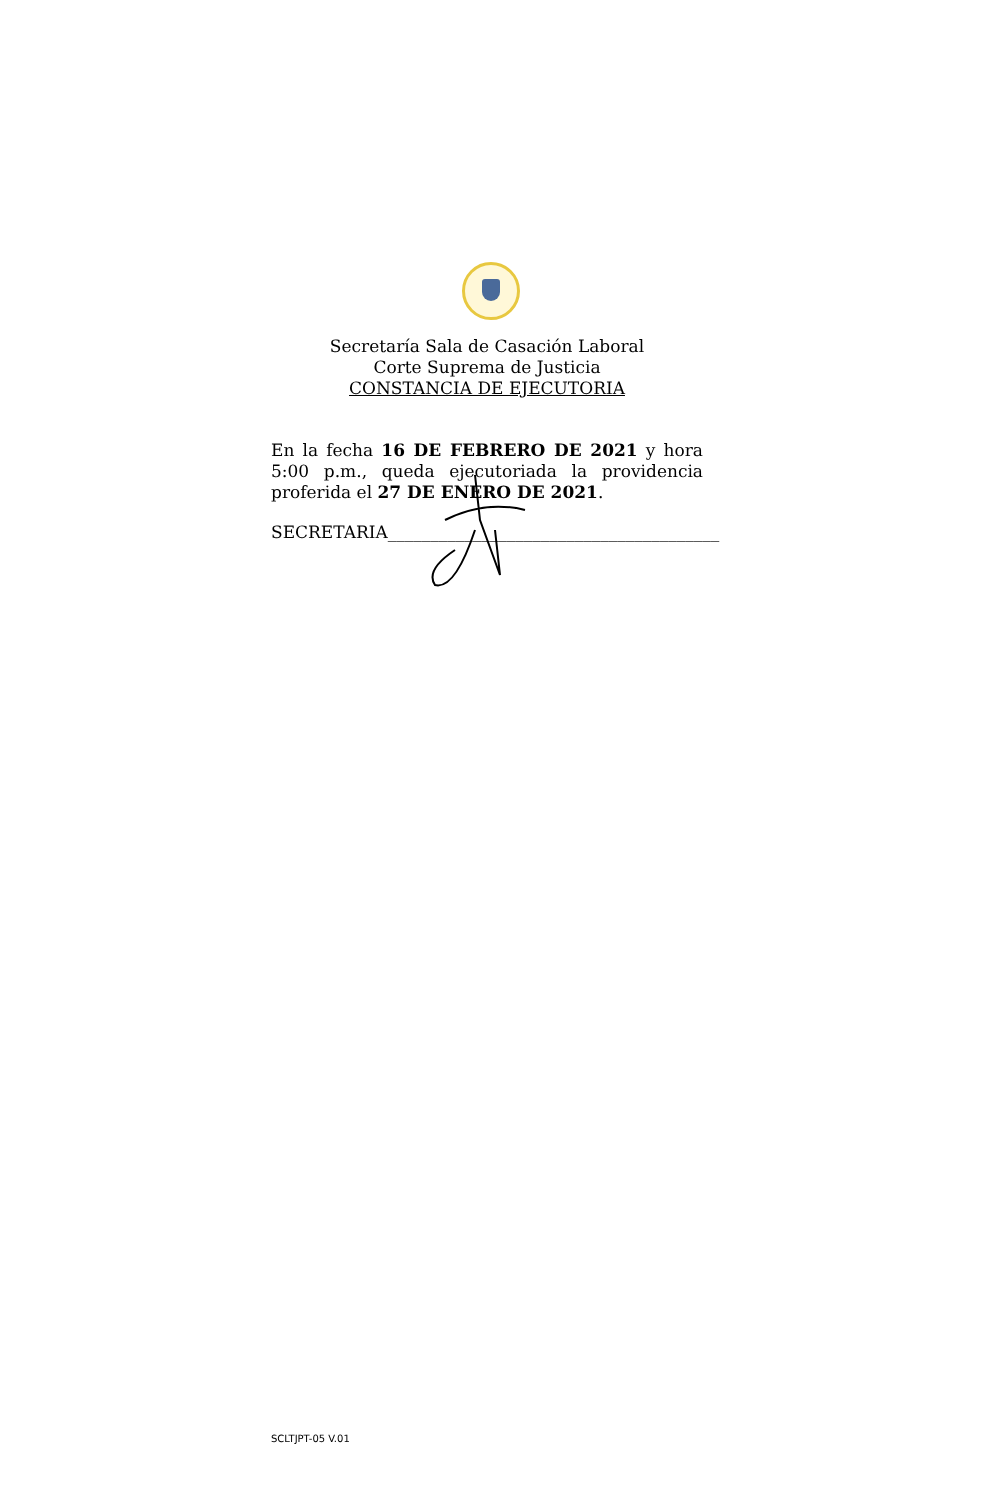Secretaría Sala de Casación Laboral
Corte Suprema de Justicia
CONSTANCIA DE EJECUTORIA
En la fecha 16 DE FEBRERO DE 2021 y hora 5:00 p.m., queda ejecutoriada la providencia proferida el 27 DE ENERO DE 2021.
SECRETARIA_______________________________________
SCLTJPT-05 V.01